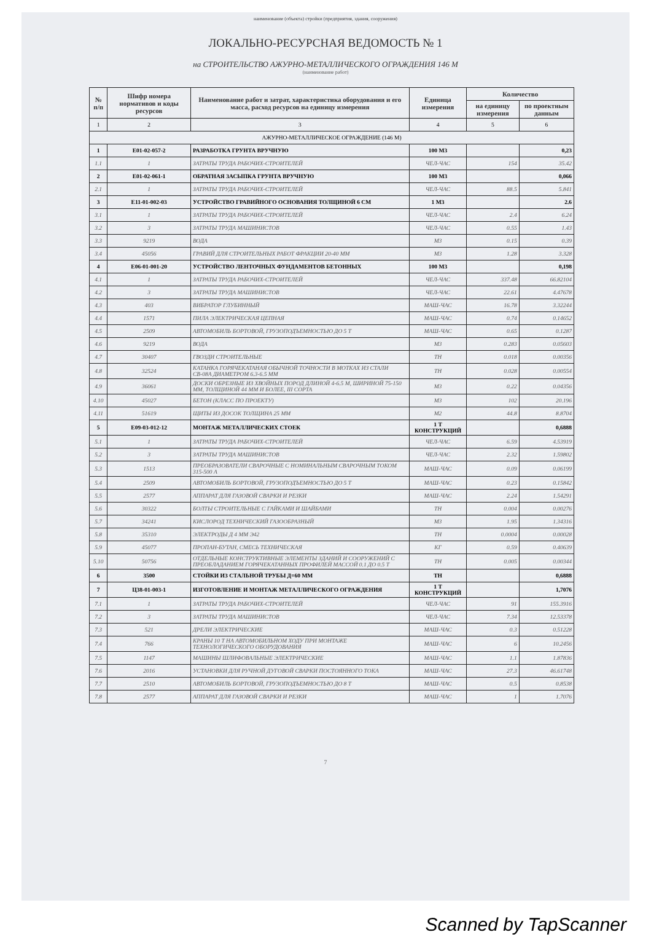наименование (объекта) стройки (предприятия, здания, сооружения)
ЛОКАЛЬНО-РЕСУРСНАЯ ВЕДОМОСТЬ № 1
на СТРОИТЕЛЬСТВО АЖУРНО-МЕТАЛЛИЧЕСКОГО ОГРАЖДЕНИЯ 146 М
(наименование работ)
| № п/п | Шифр номера нормативов и коды ресурсов | Наименование работ и затрат, характеристика оборудования и его масса, расход ресурсов на единицу измерения | Единица измерения | Количество | |
| --- | --- | --- | --- | --- | --- |
| | | | | на единицу измерения | по проектным данным |
| 1 | 2 | 3 | 4 | 5 | 6 |
| АЖУРНО-МЕТАЛЛИЧЕСКОЕ ОГРАЖДЕНИЕ (146 М) | | | | | |
| 1 | Е01-02-057-2 | РАЗРАБОТКА ГРУНТА ВРУЧНУЮ | 100 М3 | | 0,23 |
| 1.1 | 1 | ЗАТРАТЫ ТРУДА РАБОЧИХ-СТРОИТЕЛЕЙ | ЧЕЛ-ЧАС | 154 | 35.42 |
| 2 | Е01-02-061-1 | ОБРАТНАЯ ЗАСЫПКА ГРУНТА ВРУЧНУЮ | 100 М3 | | 0,066 |
| 2.1 | 1 | ЗАТРАТЫ ТРУДА РАБОЧИХ-СТРОИТЕЛЕЙ | ЧЕЛ-ЧАС | 88.5 | 5.841 |
| 3 | Е11-01-002-03 | УСТРОЙСТВО ГРАВИЙНОГО ОСНОВАНИЯ ТОЛЩИНОЙ 6 СМ | 1 М3 | | 2.6 |
| 3.1 | 1 | ЗАТРАТЫ ТРУДА РАБОЧИХ-СТРОИТЕЛЕЙ | ЧЕЛ-ЧАС | 2.4 | 6.24 |
| 3.2 | 3 | ЗАТРАТЫ ТРУДА МАШИНИСТОВ | ЧЕЛ-ЧАС | 0.55 | 1.43 |
| 3.3 | 9219 | ВОДА | М3 | 0.15 | 0.39 |
| 3.4 | 45056 | ГРАВИЙ ДЛЯ СТРОИТЕЛЬНЫХ РАБОТ ФРАКЦИИ 20-40 ММ | М3 | 1.28 | 3.328 |
| 4 | Е06-01-001-20 | УСТРОЙСТВО ЛЕНТОЧНЫХ ФУНДАМЕНТОВ БЕТОННЫХ | 100 М3 | | 0,198 |
| 4.1 | 1 | ЗАТРАТЫ ТРУДА РАБОЧИХ-СТРОИТЕЛЕЙ | ЧЕЛ-ЧАС | 337.48 | 66.82104 |
| 4.2 | 3 | ЗАТРАТЫ ТРУДА МАШИНИСТОВ | ЧЕЛ-ЧАС | 22.61 | 4.47678 |
| 4.3 | 403 | ВИБРАТОР ГЛУБИННЫЙ | МАШ-ЧАС | 16.78 | 3.32244 |
| 4.4 | 1571 | ПИЛА ЭЛЕКТРИЧЕСКАЯ ЦЕПНАЯ | МАШ-ЧАС | 0.74 | 0.14652 |
| 4.5 | 2509 | АВТОМОБИЛЬ БОРТОВОЙ, ГРУЗОПОДЪЕМНОСТЬЮ ДО 5 Т | МАШ-ЧАС | 0.65 | 0.1287 |
| 4.6 | 9219 | ВОДА | М3 | 0.283 | 0.05603 |
| 4.7 | 30407 | ГВОЗДИ СТРОИТЕЛЬНЫЕ | ТН | 0.018 | 0.00356 |
| 4.8 | 32524 | КАТАНКА ГОРЯЧЕКАТАНАЯ ОБЫЧНОЙ ТОЧНОСТИ В МОТКАХ ИЗ СТАЛИ СВ-08А ДИАМЕТРОМ 6.3-6.5 ММ | ТН | 0.028 | 0.00554 |
| 4.9 | 36061 | ДОСКИ ОБРЕЗНЫЕ ИЗ ХВОЙНЫХ ПОРОД ДЛИНОЙ 4-6.5 М, ШИРИНОЙ 75-150 ММ, ТОЛЩИНОЙ 44 ММ И БОЛЕЕ, III СОРТА | М3 | 0.22 | 0.04356 |
| 4.10 | 45027 | БЕТОН (КЛАСС ПО ПРОЕКТУ) | М3 | 102 | 20.196 |
| 4.11 | 51619 | ЩИТЫ ИЗ ДОСОК ТОЛЩИНА 25 ММ | М2 | 44.8 | 8.8704 |
| 5 | Е09-03-012-12 | МОНТАЖ МЕТАЛЛИЧЕСКИХ СТОЕК | 1 Т КОНСТРУКЦИЙ | | 0,6888 |
| 5.1 | 1 | ЗАТРАТЫ ТРУДА РАБОЧИХ-СТРОИТЕЛЕЙ | ЧЕЛ-ЧАС | 6.59 | 4.53919 |
| 5.2 | 3 | ЗАТРАТЫ ТРУДА МАШИНИСТОВ | ЧЕЛ-ЧАС | 2.32 | 1.59802 |
| 5.3 | 1513 | ПРЕОБРАЗОВАТЕЛИ СВАРОЧНЫЕ С НОМИНАЛЬНЫМ СВАРОЧНЫМ ТОКОМ 315-500 А | МАШ-ЧАС | 0.09 | 0.06199 |
| 5.4 | 2509 | АВТОМОБИЛЬ БОРТОВОЙ, ГРУЗОПОДЪЕМНОСТЬЮ ДО 5 Т | МАШ-ЧАС | 0.23 | 0.15842 |
| 5.5 | 2577 | АППАРАТ ДЛЯ ГАЗОВОЙ СВАРКИ И РЕЗКИ | МАШ-ЧАС | 2.24 | 1.54291 |
| 5.6 | 30322 | БОЛТЫ СТРОИТЕЛЬНЫЕ С ГАЙКАМИ И ШАЙБАМИ | ТН | 0.004 | 0.00276 |
| 5.7 | 34241 | КИСЛОРОД ТЕХНИЧЕСКИЙ ГАЗООБРАЗНЫЙ | М3 | 1.95 | 1.34316 |
| 5.8 | 35310 | ЭЛЕКТРОДЫ Д 4 ММ Э42 | ТН | 0.0004 | 0.00028 |
| 5.9 | 45077 | ПРОПАН-БУТАН, СМЕСЬ ТЕХНИЧЕСКАЯ | КГ | 0.59 | 0.40639 |
| 5.10 | 50756 | ОТДЕЛЬНЫЕ КОНСТРУКТИВНЫЕ ЭЛЕМЕНТЫ ЗДАНИЙ И СООРУЖЕНИЙ С ПРЕОБЛАДАНИЕМ ГОРЯЧЕКАТАННЫХ ПРОФИЛЕЙ МАССОЙ 0.1 ДО 0.5 Т | ТН | 0.005 | 0.00344 |
| 6 | 3500 | СТОЙКИ ИЗ СТАЛЬНОЙ ТРУБЫ Д=60 ММ | ТН | | 0,6888 |
| 7 | Ц38-01-003-1 | ИЗГОТОВЛЕНИЕ И МОНТАЖ МЕТАЛЛИЧЕСКОГО ОГРАЖДЕНИЯ | 1 Т КОНСТРУКЦИЙ | | 1,7076 |
| 7.1 | 1 | ЗАТРАТЫ ТРУДА РАБОЧИХ-СТРОИТЕЛЕЙ | ЧЕЛ-ЧАС | 91 | 155.3916 |
| 7.2 | 3 | ЗАТРАТЫ ТРУДА МАШИНИСТОВ | ЧЕЛ-ЧАС | 7.34 | 12.53378 |
| 7.3 | 521 | ДРЕЛИ ЭЛЕКТРИЧЕСКИЕ | МАШ-ЧАС | 0.3 | 0.51228 |
| 7.4 | 766 | КРАНЫ 10 Т НА АВТОМОБИЛЬНОМ ХОДУ ПРИ МОНТАЖЕ ТЕХНОЛОГИЧЕСКОГО ОБОРУДОВАНИЯ | МАШ-ЧАС | 6 | 10.2456 |
| 7.5 | 1147 | МАШИНЫ ШЛИФОВАЛЬНЫЕ ЭЛЕКТРИЧЕСКИЕ | МАШ-ЧАС | 1.1 | 1.87836 |
| 7.6 | 2016 | УСТАНОВКИ ДЛЯ РУЧНОЙ ДУГОВОЙ СВАРКИ ПОСТОЯННОГО ТОКА | МАШ-ЧАС | 27.3 | 46.61748 |
| 7.7 | 2510 | АВТОМОБИЛЬ БОРТОВОЙ, ГРУЗОПОДЪЕМНОСТЬЮ ДО 8 Т | МАШ-ЧАС | 0.5 | 0.8538 |
| 7.8 | 2577 | АППАРАТ ДЛЯ ГАЗОВОЙ СВАРКИ И РЕЗКИ | МАШ-ЧАС | 1 | 1.7076 |
7
Scanned by TapScanner